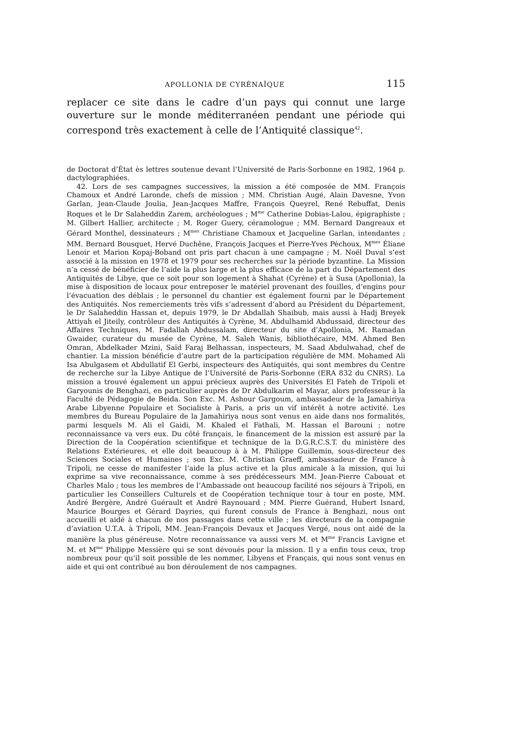APOLLONIA DE CYRÉNAÏQUE 115
replacer ce site dans le cadre d’un pays qui connut une large ouverture sur le monde méditerranéen pendant une période qui correspond très exactement à celle de l’Antiquité classique<sup>42</sup>.
de Doctorat d’État ès lettres soutenue devant l’Université de Paris-Sorbonne en 1982, 1964 p. dactylographiées.
42. Lors de ses campagnes successives, la mission a été composée de MM. François Chamoux et André Laronde, chefs de mission ; MM. Christian Augé, Alain Davesne, Yvon Garlan, Jean-Claude Joulia, Jean-Jacques Maffre, François Queyrel, René Rebuffat, Denis Roques et le Dr Salaheddin Zarem, archéologues ; M<sup>me</sup> Catherine Dobias-Lalou, épigraphiste ; M. Gilbert Hallier, architecte ; M. Roger Guery, céramologue ; MM. Bernard Dangreaux et Gérard Monthel, dessinateurs ; M<sup>mes</sup> Christiane Chamoux et Jacqueline Garlan, intendantes ; MM. Bernard Bousquet, Hervé Duchêne, François Jacques et Pierre-Yves Péchoux, M<sup>mes</sup> Éliane Lenoir et Marion Kopaj-Boband ont pris part chacun à une campagne ; M. Noël Duval s’est associé à la mission en 1978 et 1979 pour ses recherches sur la période byzantine. La Mission n’a cessé de bénéficier de l’aide la plus large et la plus efficace de la part du Département des Antiquités de Libye, que ce soit pour son logement à Shahat (Cyrène) et à Susa (Apollonia), la mise à disposition de locaux pour entreposer le matériel provenant des fouilles, d’engins pour l’évacuation des déblais ; le personnel du chantier est également fourni par le Département des Antiquités. Nos remerciements très vifs s’adressent d’abord au Président du Département, le Dr Salaheddin Hassan et, depuis 1979, le Dr Abdallah Shaibub, mais aussi à Hadj Breyek Attiyah el Jiteily, contrôleur des Antiquités à Cyrène, M. Abdulhamid Abdussaid, directeur des Affaires Techniques, M. Fadallah Abdussalam, directeur du site d’Apollonia, M. Ramadan Gwaider, curateur du musée de Cyrène, M. Saleh Wanis, bibliothécaire, MM. Ahmed Ben Omran, Abdelkader Mzini, Saïd Faraj Belhassan, inspecteurs, M. Saad Abdulwahad, chef de chantier. La mission bénéficie d’autre part de la participation régulière de MM. Mohamed Ali Isa Abulgasem et Abdullatif El Gerbi, inspecteurs des Antiquités, qui sont membres du Centre de recherche sur la Libye Antique de l’Université de Paris-Sorbonne (ERA 832 du CNRS). La mission a trouvé également un appui précieux auprès des Universités El Fateh de Tripoli et Garyounis de Benghazi, en particulier auprès de Dr Abdulkarim el Mayar, alors professeur à la Faculté de Pédagogie de Beida. Son Exc. M. Ashour Gargoum, ambassadeur de la Jamahiriya Arabe Libyenne Populaire et Socialiste à Paris, a pris un vif intérêt à notre activité. Les membres du Bureau Populaire de la Jamahiriya nous sont venus en aide dans nos formalités, parmi lesquels M. Ali el Gaidi, M. Khaled el Fathali, M. Hassan el Barouni ; notre reconnaissance va vers eux. Du côté français, le financement de la mission est assuré par la Direction de la Coopération scientifique et technique de la D.G.R.C.S.T. du ministère des Relations Extérieures, et elle doit beaucoup à à M. Philippe Guillemin, sous-directeur des Sciences Sociales et Humaines ; son Exc. M. Christian Graeff, ambassadeur de France à Tripoli, ne cesse de manifester l’aide la plus active et la plus amicale à la mission, qui lui exprime sa vive reconnaissance, comme à ses prédécesseurs MM. Jean-Pierre Cabouat et Charles Malo ; tous les membres de l’Ambassade ont beaucoup facilité nos séjours à Tripoli, en particulier les Conseillers Culturels et de Coopération technique tour à tour en poste, MM. André Bergère, André Guérault et André Raynouard ; MM. Pierre Guérand, Hubert Isnard, Maurice Bourges et Gérard Dayries, qui furent consuls de France à Benghazi, nous ont accueilli et aidé à chacun de nos passages dans cette ville ; les directeurs de la compagnie d’aviation U.T.A. à Tripoli, MM. Jean-François Devaux et Jacques Vergé, nous ont aidé de la manière la plus généreuse. Notre reconnaissance va aussi vers M. et M<sup>me</sup> Francis Lavigne et M. et M<sup>me</sup> Philippe Messière qui se sont dévoués pour la mission. Il y a enfin tous ceux, trop nombreux pour qu’il soit possible de les nommer, Libyens et Français, qui nous sont venus en aide et qui ont contribué au bon déroulement de nos campagnes.